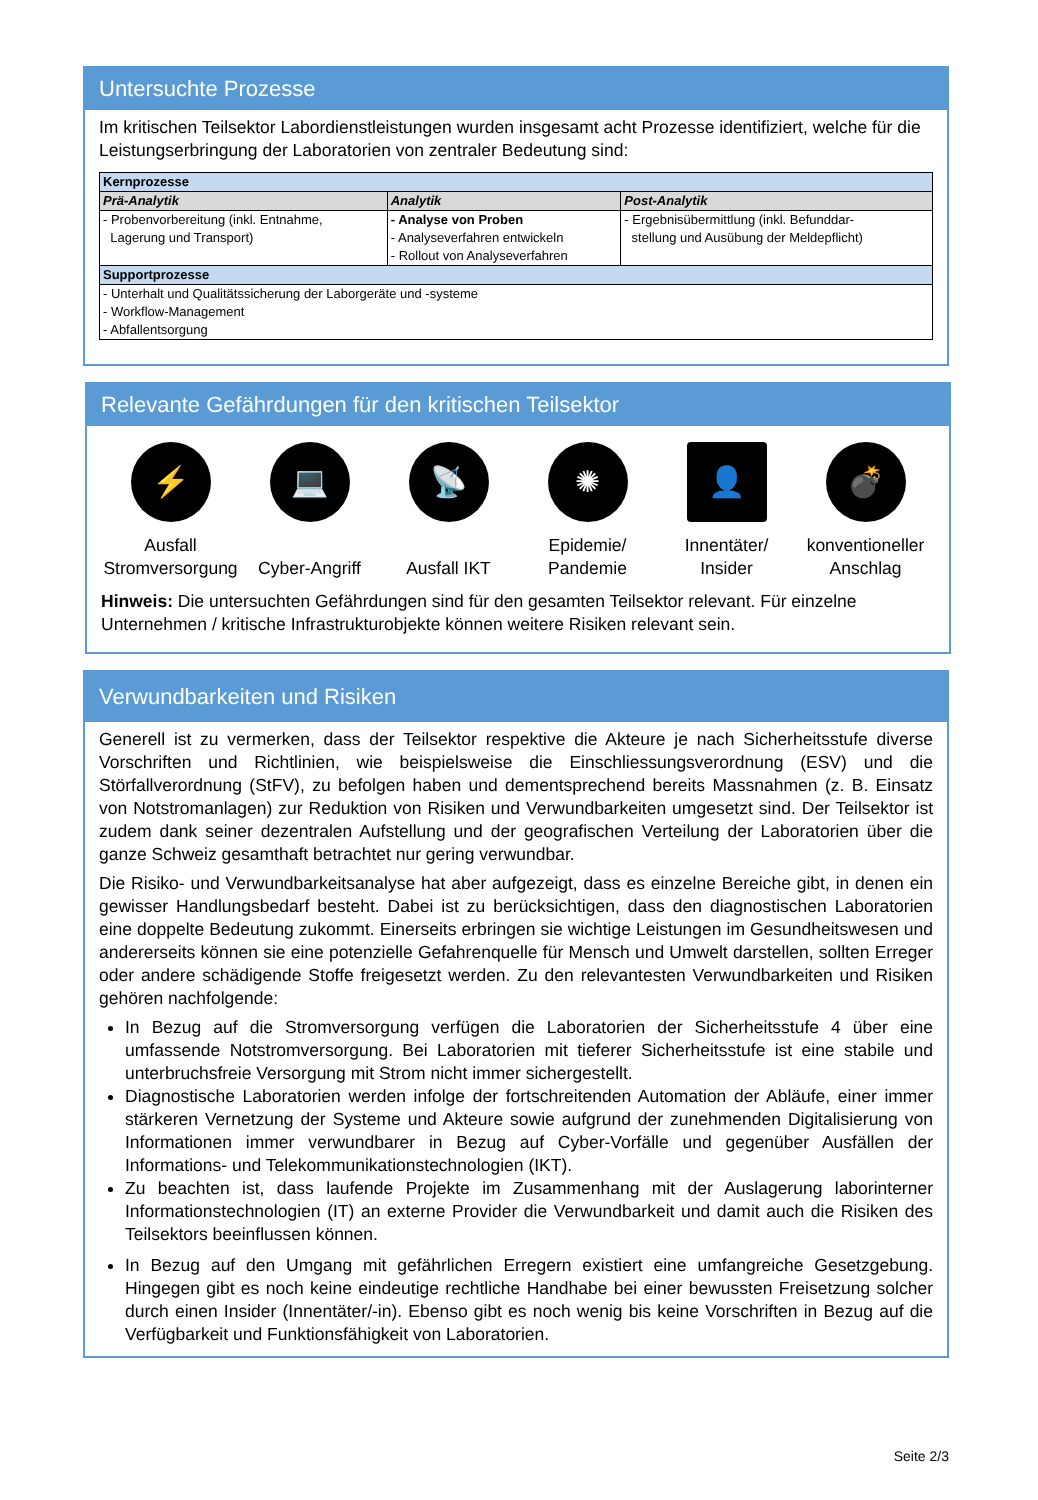Untersuchte Prozesse
Im kritischen Teilsektor Labordienstleistungen wurden insgesamt acht Prozesse identifiziert, welche für die Leistungserbringung der Laboratorien von zentraler Bedeutung sind:
| Kernprozesse | | |
| --- | --- | --- |
| Prä-Analytik | Analytik | Post-Analytik |
| - Probenvorbereitung (inkl. Entnahme, Lagerung und Transport) | - Analyse von Proben - Analyseverfahren entwickeln - Rollout von Analyseverfahren | - Ergebnisübermittlung (inkl. Befunddar- stellung und Ausübung der Meldepflicht) |
| Supportprozesse | | |
| - Unterhalt und Qualitätssicherung der Laborgeräte und -systeme - Workflow-Management - Abfallentsorgung | | |
Relevante Gefährdungen für den kritischen Teilsektor
⚡
Ausfall Stromversorgung
💻
Cyber-Angriff
📡
Ausfall IKT
✺
Epidemie/ Pandemie
👤
Innentäter/ Insider
💣
konventioneller Anschlag
Hinweis: Die untersuchten Gefährdungen sind für den gesamten Teilsektor relevant. Für einzelne Unternehmen / kritische Infrastrukturobjekte können weitere Risiken relevant sein.
Verwundbarkeiten und Risiken
Generell ist zu vermerken, dass der Teilsektor respektive die Akteure je nach Sicherheitsstufe diverse Vorschriften und Richtlinien, wie beispielsweise die Einschliessungsverordnung (ESV) und die Störfallverordnung (StFV), zu befolgen haben und dementsprechend bereits Massnahmen (z. B. Einsatz von Notstromanlagen) zur Reduktion von Risiken und Verwundbarkeiten umgesetzt sind. Der Teilsektor ist zudem dank seiner dezentralen Aufstellung und der geografischen Verteilung der Laboratorien über die ganze Schweiz gesamthaft betrachtet nur gering verwundbar.
Die Risiko- und Verwundbarkeitsanalyse hat aber aufgezeigt, dass es einzelne Bereiche gibt, in denen ein gewisser Handlungsbedarf besteht. Dabei ist zu berücksichtigen, dass den diagnostischen Laboratorien eine doppelte Bedeutung zukommt. Einerseits erbringen sie wichtige Leistungen im Gesundheitswesen und andererseits können sie eine potenzielle Gefahrenquelle für Mensch und Umwelt darstellen, sollten Erreger oder andere schädigende Stoffe freigesetzt werden. Zu den relevantesten Verwundbarkeiten und Risiken gehören nachfolgende:
In Bezug auf die Stromversorgung verfügen die Laboratorien der Sicherheitsstufe 4 über eine umfassende Notstromversorgung. Bei Laboratorien mit tieferer Sicherheitsstufe ist eine stabile und unterbruchsfreie Versorgung mit Strom nicht immer sichergestellt.
Diagnostische Laboratorien werden infolge der fortschreitenden Automation der Abläufe, einer immer stärkeren Vernetzung der Systeme und Akteure sowie aufgrund der zunehmenden Digitalisierung von Informationen immer verwundbarer in Bezug auf Cyber-Vorfälle und gegenüber Ausfällen der Informations- und Telekommunikationstechnologien (IKT).
Zu beachten ist, dass laufende Projekte im Zusammenhang mit der Auslagerung laborinterner Informationstechnologien (IT) an externe Provider die Verwundbarkeit und damit auch die Risiken des Teilsektors beeinflussen können.
In Bezug auf den Umgang mit gefährlichen Erregern existiert eine umfangreiche Gesetzgebung. Hingegen gibt es noch keine eindeutige rechtliche Handhabe bei einer bewussten Freisetzung solcher durch einen Insider (Innentäter/-in). Ebenso gibt es noch wenig bis keine Vorschriften in Bezug auf die Verfügbarkeit und Funktionsfähigkeit von Laboratorien.
Seite 2/3